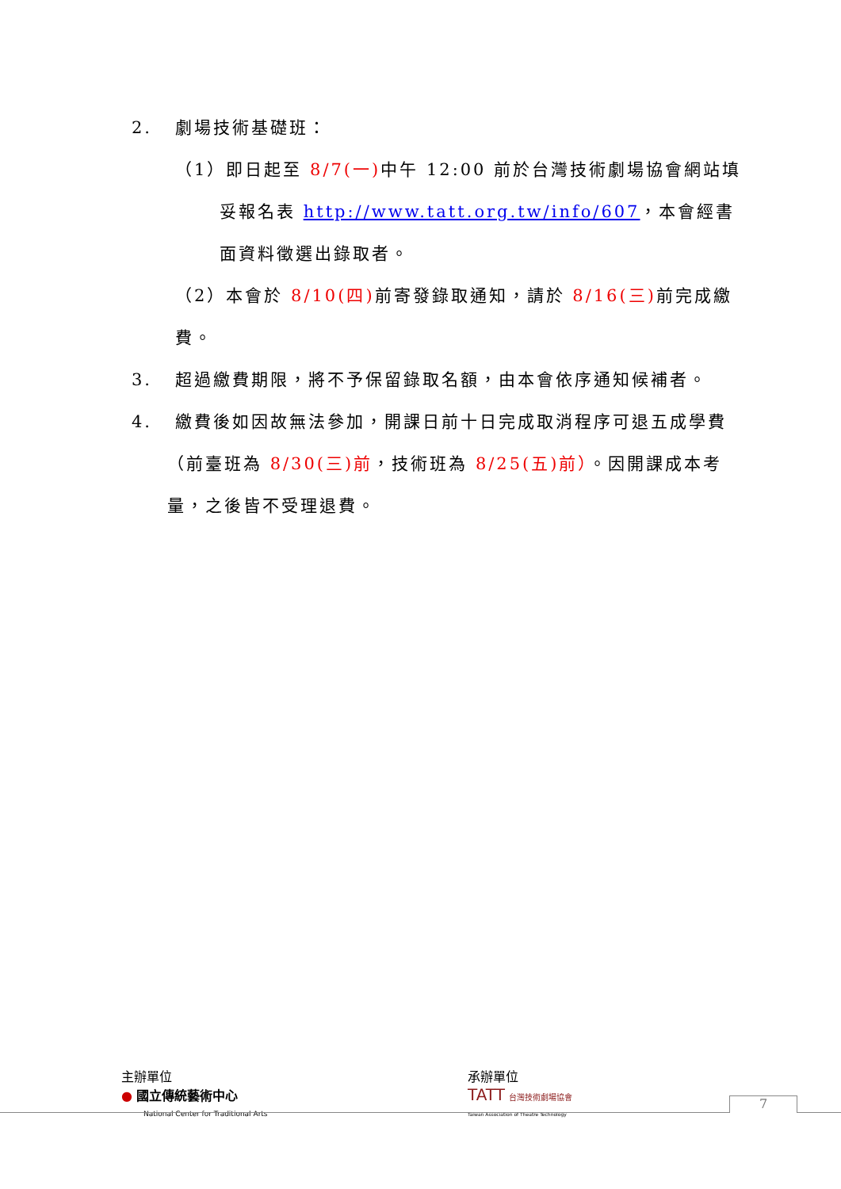2. 劇場技術基礎班：
（1）即日起至 8/7(一) 中午 12:00 前於台灣技術劇場協會網站填妥報名表 http://www.tatt.org.tw/info/607，本會經書面資料徵選出錄取者。
（2）本會於 8/10(四) 前寄發錄取通知，請於 8/16(三) 前完成繳費。
3. 超過繳費期限，將不予保留錄取名額，由本會依序通知候補者。
4. 繳費後如因故無法參加，開課日前十日完成取消程序可退五成學費（前臺班為 8/30(三)前，技術班為 8/25(五)前）。因開課成本考量，之後皆不受理退費。
主辦單位
● 國立傳統藝術中心
National Center for Traditional Arts
承辦單位
TATT 台灣技術劇場協會
Taiwan Association of Theatre Technology
7